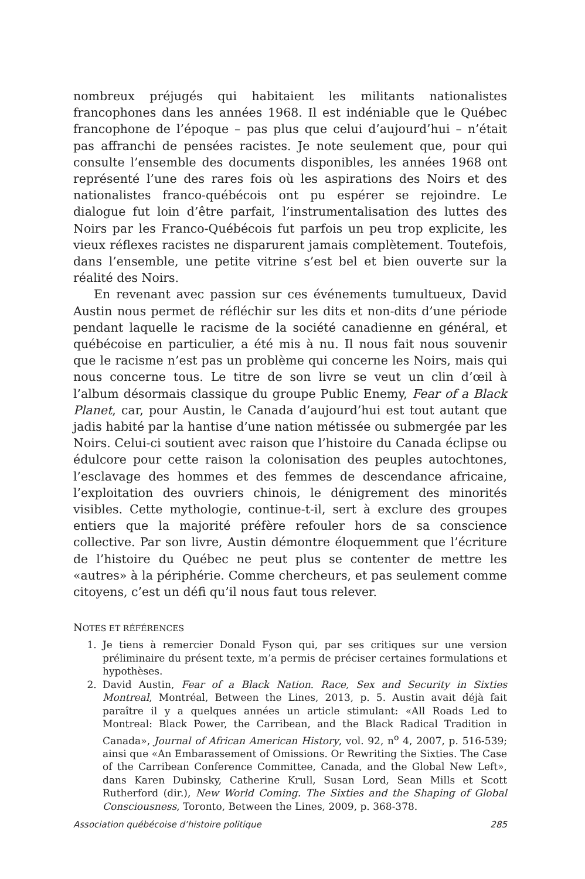nombreux préjugés qui habitaient les militants nationalistes francophones dans les années 1968. Il est indéniable que le Québec francophone de l’époque – pas plus que celui d’aujourd’hui – n’était pas affranchi de pensées racistes. Je note seulement que, pour qui consulte l’ensemble des documents disponibles, les années 1968 ont représenté l’une des rares fois où les aspirations des Noirs et des nationalistes franco-québécois ont pu espérer se rejoindre. Le dialogue fut loin d’être parfait, l’instrumentalisation des luttes des Noirs par les Franco-Québécois fut parfois un peu trop explicite, les vieux réflexes racistes ne disparurent jamais complètement. Toutefois, dans l’ensemble, une petite vitrine s’est bel et bien ouverte sur la réalité des Noirs.
En revenant avec passion sur ces événements tumultueux, David Austin nous permet de réfléchir sur les dits et non-dits d’une période pendant laquelle le racisme de la société canadienne en général, et québécoise en particulier, a été mis à nu. Il nous fait nous souvenir que le racisme n’est pas un problème qui concerne les Noirs, mais qui nous concerne tous. Le titre de son livre se veut un clin d’œil à l’album désormais classique du groupe Public Enemy, Fear of a Black Planet, car, pour Austin, le Canada d’aujourd’hui est tout autant que jadis habité par la hantise d’une nation métissée ou submergée par les Noirs. Celui-ci soutient avec raison que l’histoire du Canada éclipse ou édulcore pour cette raison la colonisation des peuples autochtones, l’esclavage des hommes et des femmes de descendance africaine, l’exploitation des ouvriers chinois, le dénigrement des minorités visibles. Cette mythologie, continue-t-il, sert à exclure des groupes entiers que la majorité préfère refouler hors de sa conscience collective. Par son livre, Austin démontre éloquemment que l’écriture de l’histoire du Québec ne peut plus se contenter de mettre les «autres» à la périphérie. Comme chercheurs, et pas seulement comme citoyens, c’est un défi qu’il nous faut tous relever.
NOTES ET RÉFÉRENCES
1. Je tiens à remercier Donald Fyson qui, par ses critiques sur une version préliminaire du présent texte, m’a permis de préciser certaines formulations et hypothèses.
2. David Austin, Fear of a Black Nation. Race, Sex and Security in Sixties Montreal, Montréal, Between the Lines, 2013, p. 5. Austin avait déjà fait paraître il y a quelques années un article stimulant: «All Roads Led to Montreal: Black Power, the Carribean, and the Black Radical Tradition in Canada», Journal of African American History, vol. 92, n<sup>o</sup> 4, 2007, p. 516-539; ainsi que «An Embarassement of Omissions. Or Rewriting the Sixties. The Case of the Carribean Conference Committee, Canada, and the Global New Left», dans Karen Dubinsky, Catherine Krull, Susan Lord, Sean Mills et Scott Rutherford (dir.), New World Coming. The Sixties and the Shaping of Global Consciousness, Toronto, Between the Lines, 2009, p. 368-378.
Association québécoise d’histoire politique 285